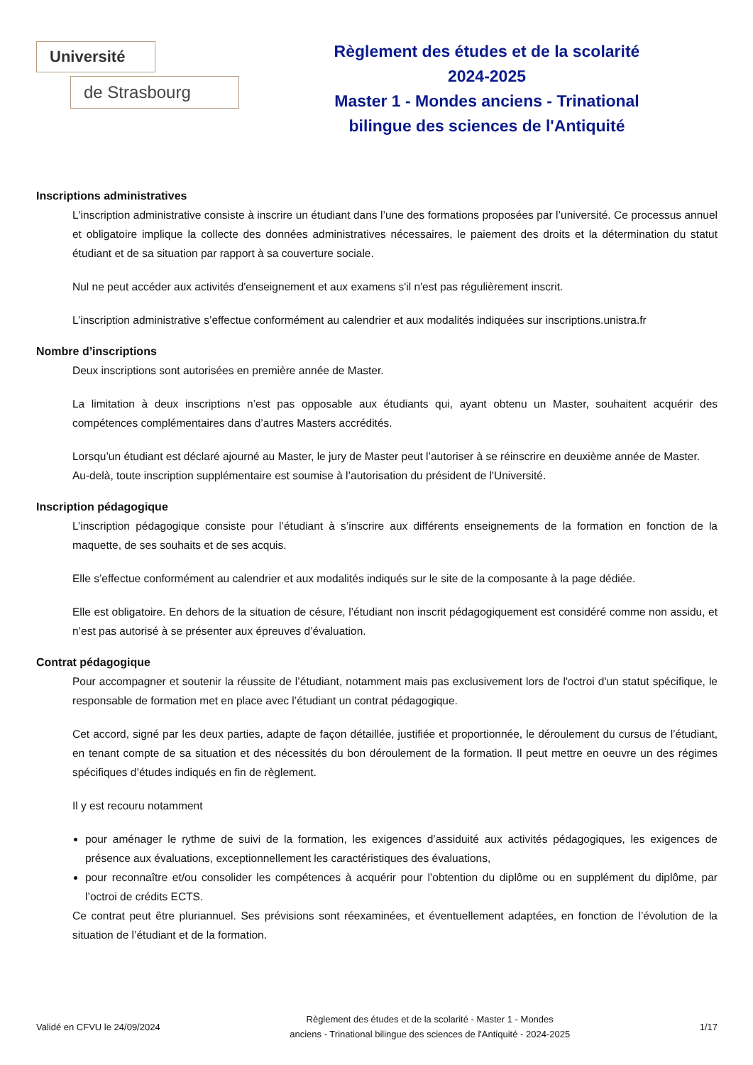Université
de Strasbourg
Règlement des études et de la scolarité
2024-2025
Master 1 - Mondes anciens - Trinational
bilingue des sciences de l'Antiquité
Inscriptions administratives
L'inscription administrative consiste à inscrire un étudiant dans l’une des formations proposées par l’université. Ce processus annuel et obligatoire implique la collecte des données administratives nécessaires, le paiement des droits et la détermination du statut étudiant et de sa situation par rapport à sa couverture sociale.
Nul ne peut accéder aux activités d'enseignement et aux examens s'il n'est pas régulièrement inscrit.
L’inscription administrative s’effectue conformément au calendrier et aux modalités indiquées sur inscriptions.unistra.fr
Nombre d’inscriptions
Deux inscriptions sont autorisées en première année de Master.
La limitation à deux inscriptions n’est pas opposable aux étudiants qui, ayant obtenu un Master, souhaitent acquérir des compétences complémentaires dans d’autres Masters accrédités.
Lorsqu’un étudiant est déclaré ajourné au Master, le jury de Master peut l’autoriser à se réinscrire en deuxième année de Master.
Au-delà, toute inscription supplémentaire est soumise à l’autorisation du président de l'Université.
Inscription pédagogique
L’inscription pédagogique consiste pour l’étudiant à s’inscrire aux différents enseignements de la formation en fonction de la maquette, de ses souhaits et de ses acquis.
Elle s’effectue conformément au calendrier et aux modalités indiqués sur le site de la composante à la page dédiée.
Elle est obligatoire. En dehors de la situation de césure, l’étudiant non inscrit pédagogiquement est considéré comme non assidu, et n’est pas autorisé à se présenter aux épreuves d’évaluation.
Contrat pédagogique
Pour accompagner et soutenir la réussite de l’étudiant, notamment mais pas exclusivement lors de l'octroi d'un statut spécifique, le responsable de formation met en place avec l’étudiant un contrat pédagogique.
Cet accord, signé par les deux parties, adapte de façon détaillée, justifiée et proportionnée, le déroulement du cursus de l’étudiant, en tenant compte de sa situation et des nécessités du bon déroulement de la formation. Il peut mettre en oeuvre un des régimes spécifiques d’études indiqués en fin de règlement.
Il y est recouru notamment
pour aménager le rythme de suivi de la formation, les exigences d’assiduité aux activités pédagogiques, les exigences de présence aux évaluations, exceptionnellement les caractéristiques des évaluations,
pour reconnaître et/ou consolider les compétences à acquérir pour l’obtention du diplôme ou en supplément du diplôme, par l’octroi de crédits ECTS.
Ce contrat peut être pluriannuel. Ses prévisions sont réexaminées, et éventuellement adaptées, en fonction de l’évolution de la situation de l’étudiant et de la formation.
Validé en CFVU le 24/09/2024
Règlement des études et de la scolarité - Master 1 - Mondes
anciens - Trinational bilingue des sciences de l'Antiquité - 2024-2025
1/17